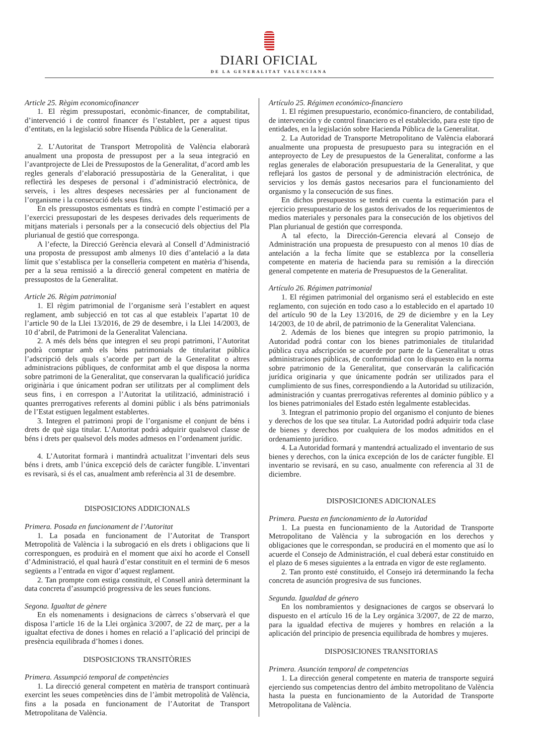DIARI OFICIAL
DE LA GENERALITAT VALENCIANA
Article 25. Règim economicofinancer
1. El règim pressupostari, econòmic-financer, de comptabilitat, d’intervenció i de control financer és l’establert, per a aquest tipus d’entitats, en la legislació sobre Hisenda Pública de la Generalitat.
2. L’Autoritat de Transport Metropolità de València elaborarà anualment una proposta de pressupost per a la seua integració en l’avantprojecte de Llei de Pressupostos de la Generalitat, d’acord amb les regles generals d’elaboració pressupostària de la Generalitat, i que reflectirà les despeses de personal i d’administració electrònica, de serveis, i les altres despeses necessàries per al funcionament de l’organisme i la consecució dels seus fins.
En els pressupostos esmentats es tindrà en compte l’estimació per a l’exercici pressupostari de les despeses derivades dels requeriments de mitjans materials i personals per a la consecució dels objectius del Pla plurianual de gestió que corresponga.
A l’efecte, la Direcció Gerència elevarà al Consell d’Administració una proposta de pressupost amb almenys 10 dies d’antelació a la data límit que s’establisca per la conselleria competent en matèria d’hisenda, per a la seua remissió a la direcció general competent en matèria de pressupostos de la Generalitat.
Article 26. Règim patrimonial
1. El règim patrimonial de l’organisme serà l’establert en aquest reglament, amb subjecció en tot cas al que estableix l’apartat 10 de l’article 90 de la Llei 13/2016, de 29 de desembre, i la Llei 14/2003, de 10 d’abril, de Patrimoni de la Generalitat Valenciana.
2. A més dels béns que integren el seu propi patrimoni, l’Autoritat podrà comptar amb els béns patrimonials de titularitat pública l’adscripció dels quals s’acorde per part de la Generalitat o altres administracions públiques, de conformitat amb el que disposa la norma sobre patrimoni de la Generalitat, que conservaran la qualificació jurídica originària i que únicament podran ser utilitzats per al compliment dels seus fins, i en correspon a l’Autoritat la utilització, administració i quantes prerrogatives referents al domini públic i als béns patrimonials de l’Estat estiguen legalment establertes.
3. Integren el patrimoni propi de l’organisme el conjunt de béns i drets de què siga titular. L’Autoritat podrà adquirir qualsevol classe de béns i drets per qualsevol dels modes admesos en l’ordenament jurídic.
4. L’Autoritat formarà i mantindrà actualitzat l’inventari dels seus béns i drets, amb l’única excepció dels de caràcter fungible. L’inventari es revisarà, si és el cas, anualment amb referència al 31 de desembre.
DISPOSICIONS ADDICIONALS
Primera. Posada en funcionament de l’Autoritat
1. La posada en funcionament de l’Autoritat de Transport Metropolità de València i la subrogació en els drets i obligacions que li corresponguen, es produirà en el moment que així ho acorde el Consell d’Administració, el qual haurà d’estar constituït en el termini de 6 mesos següents a l’entrada en vigor d’aquest reglament.
2. Tan prompte com estiga constituït, el Consell anirà determinant la data concreta d’assumpció progressiva de les seues funcions.
Segona. Igualtat de gènere
En els nomenaments i designacions de càrrecs s’observarà el que disposa l’article 16 de la Llei orgànica 3/2007, de 22 de març, per a la igualtat efectiva de dones i homes en relació a l’aplicació del principi de presència equilibrada d’homes i dones.
DISPOSICIONS TRANSITÒRIES
Primera. Assumpció temporal de competències
1. La direcció general competent en matèria de transport continuarà exercint les seues competències dins de l’àmbit metropolità de València, fins a la posada en funcionament de l’Autoritat de Transport Metropolitana de València.
Artículo 25. Régimen económico-financiero
1. El régimen presupuestario, económico-financiero, de contabilidad, de intervención y de control financiero es el establecido, para este tipo de entidades, en la legislación sobre Hacienda Pública de la Generalitat.
2. La Autoridad de Transporte Metropolitano de València elaborará anualmente una propuesta de presupuesto para su integración en el anteproyecto de Ley de presupuestos de la Generalitat, conforme a las reglas generales de elaboración presupuestaria de la Generalitat, y que reflejará los gastos de personal y de administración electrónica, de servicios y los demás gastos necesarios para el funcionamiento del organismo y la consecución de sus fines.
En dichos presupuestos se tendrá en cuenta la estimación para el ejercicio presupuestario de los gastos derivados de los requerimientos de medios materiales y personales para la consecución de los objetivos del Plan plurianual de gestión que corresponda.
A tal efecto, la Dirección-Gerencia elevará al Consejo de Administración una propuesta de presupuesto con al menos 10 días de antelación a la fecha límite que se establezca por la conselleria competente en materia de hacienda para su remisión a la dirección general competente en materia de Presupuestos de la Generalitat.
Artículo 26. Régimen patrimonial
1. El régimen patrimonial del organismo será el establecido en este reglamento, con sujeción en todo caso a lo establecido en el apartado 10 del artículo 90 de la Ley 13/2016, de 29 de diciembre y en la Ley 14/2003, de 10 de abril, de patrimonio de la Generalitat Valenciana.
2. Además de los bienes que integren su propio patrimonio, la Autoridad podrá contar con los bienes patrimoniales de titularidad pública cuya adscripción se acuerde por parte de la Generalitat u otras administraciones públicas, de conformidad con lo dispuesto en la norma sobre patrimonio de la Generalitat, que conservarán la calificación jurídica originaria y que únicamente podrán ser utilizados para el cumplimiento de sus fines, correspondiendo a la Autoridad su utilización, administración y cuantas prerrogativas referentes al dominio público y a los bienes patrimoniales del Estado estén legalmente establecidas.
3. Integran el patrimonio propio del organismo el conjunto de bienes y derechos de los que sea titular. La Autoridad podrá adquirir toda clase de bienes y derechos por cualquiera de los modos admitidos en el ordenamiento jurídico.
4. La Autoridad formará y mantendrá actualizado el inventario de sus bienes y derechos, con la única excepción de los de carácter fungible. El inventario se revisará, en su caso, anualmente con referencia al 31 de diciembre.
DISPOSICIONES ADICIONALES
Primera. Puesta en funcionamiento de la Autoridad
1. La puesta en funcionamiento de la Autoridad de Transporte Metropolitano de València y la subrogación en los derechos y obligaciones que le correspondan, se producirá en el momento que así lo acuerde el Consejo de Administración, el cual deberá estar constituido en el plazo de 6 meses siguientes a la entrada en vigor de este reglamento.
2. Tan pronto esté constituido, el Consejo irá determinando la fecha concreta de asunción progresiva de sus funciones.
Segunda. Igualdad de género
En los nombramientos y designaciones de cargos se observará lo dispuesto en el artículo 16 de la Ley orgánica 3/2007, de 22 de marzo, para la igualdad efectiva de mujeres y hombres en relación a la aplicación del principio de presencia equilibrada de hombres y mujeres.
DISPOSICIONES TRANSITORIAS
Primera. Asunción temporal de competencias
1. La dirección general competente en materia de transporte seguirá ejerciendo sus competencias dentro del ámbito metropolitano de València hasta la puesta en funcionamiento de la Autoridad de Transporte Metropolitana de València.